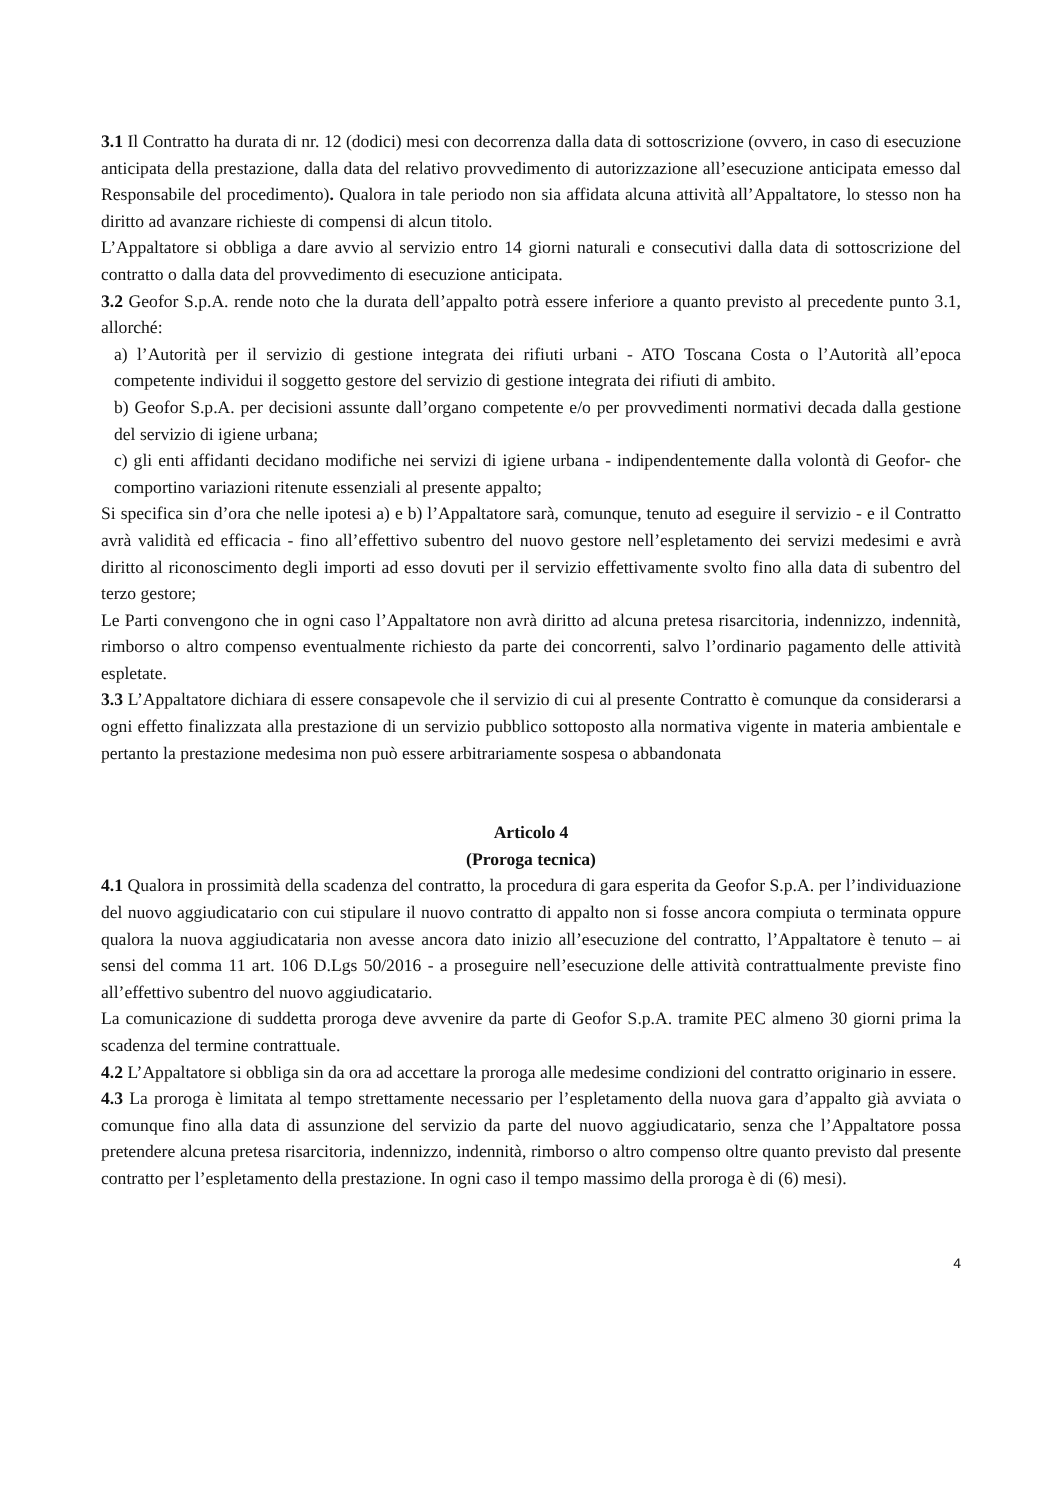3.1 Il Contratto ha durata di nr. 12 (dodici) mesi con decorrenza dalla data di sottoscrizione (ovvero, in caso di esecuzione anticipata della prestazione, dalla data del relativo provvedimento di autorizzazione all’esecuzione anticipata emesso dal Responsabile del procedimento). Qualora in tale periodo non sia affidata alcuna attività all’Appaltatore, lo stesso non ha diritto ad avanzare richieste di compensi di alcun titolo.
L’Appaltatore si obbliga a dare avvio al servizio entro 14 giorni naturali e consecutivi dalla data di sottoscrizione del contratto o dalla data del provvedimento di esecuzione anticipata.
3.2 Geofor S.p.A. rende noto che la durata dell’appalto potrà essere inferiore a quanto previsto al precedente punto 3.1, allorché:
a) l’Autorità per il servizio di gestione integrata dei rifiuti urbani - ATO Toscana Costa o l’Autorità all’epoca competente individui il soggetto gestore del servizio di gestione integrata dei rifiuti di ambito.
b) Geofor S.p.A. per decisioni assunte dall’organo competente e/o per provvedimenti normativi decada dalla gestione del servizio di igiene urbana;
c) gli enti affidanti decidano modifiche nei servizi di igiene urbana - indipendentemente dalla volontà di Geofor- che comportino variazioni ritenute essenziali al presente appalto;
Si specifica sin d’ora che nelle ipotesi a) e b) l’Appaltatore sarà, comunque, tenuto ad eseguire il servizio - e il Contratto avrà validità ed efficacia - fino all’effettivo subentro del nuovo gestore nell’espletamento dei servizi medesimi e avrà diritto al riconoscimento degli importi ad esso dovuti per il servizio effettivamente svolto fino alla data di subentro del terzo gestore;
Le Parti convengono che in ogni caso l’Appaltatore non avrà diritto ad alcuna pretesa risarcitoria, indennizzo, indennità, rimborso o altro compenso eventualmente richiesto da parte dei concorrenti, salvo l’ordinario pagamento delle attività espletate.
3.3 L’Appaltatore dichiara di essere consapevole che il servizio di cui al presente Contratto è comunque da considerarsi a ogni effetto finalizzata alla prestazione di un servizio pubblico sottoposto alla normativa vigente in materia ambientale e pertanto la prestazione medesima non può essere arbitrariamente sospesa o abbandonata
Articolo 4
(Proroga tecnica)
4.1 Qualora in prossimità della scadenza del contratto, la procedura di gara esperita da Geofor S.p.A. per l’individuazione del nuovo aggiudicatario con cui stipulare il nuovo contratto di appalto non si fosse ancora compiuta o terminata oppure qualora la nuova aggiudicataria non avesse ancora dato inizio all’esecuzione del contratto, l’Appaltatore è tenuto – ai sensi del comma 11 art. 106 D.Lgs 50/2016 - a proseguire nell’esecuzione delle attività contrattualmente previste fino all’effettivo subentro del nuovo aggiudicatario.
La comunicazione di suddetta proroga deve avvenire da parte di Geofor S.p.A. tramite PEC almeno 30 giorni prima la scadenza del termine contrattuale.
4.2 L’Appaltatore si obbliga sin da ora ad accettare la proroga alle medesime condizioni del contratto originario in essere.
4.3 La proroga è limitata al tempo strettamente necessario per l’espletamento della nuova gara d’appalto già avviata o comunque fino alla data di assunzione del servizio da parte del nuovo aggiudicatario, senza che l’Appaltatore possa pretendere alcuna pretesa risarcitoria, indennizzo, indennità, rimborso o altro compenso oltre quanto previsto dal presente contratto per l’espletamento della prestazione. In ogni caso il tempo massimo della proroga è di (6) mesi).
4